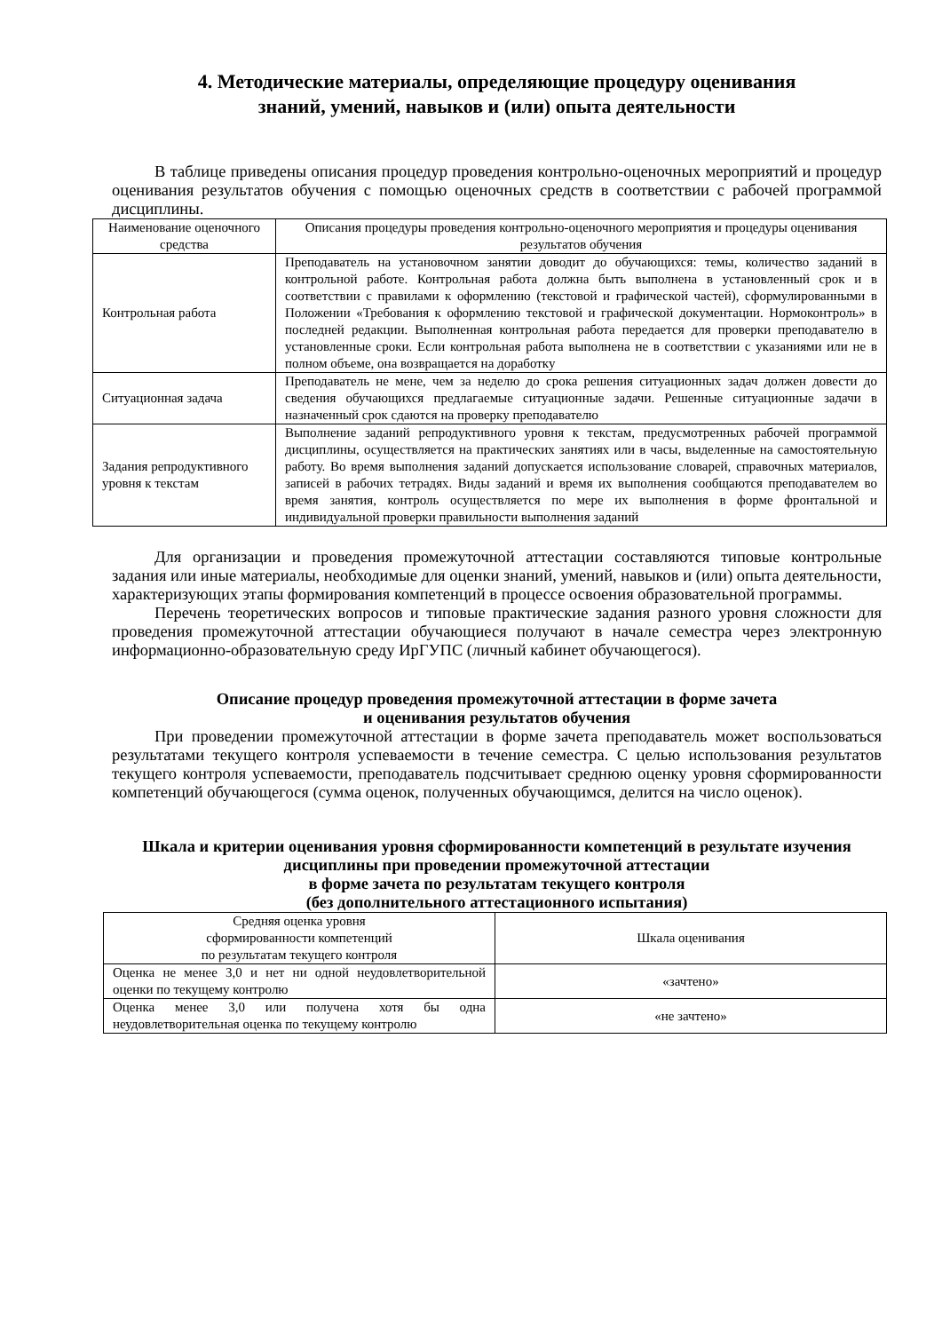4. Методические материалы, определяющие процедуру оценивания
знаний, умений, навыков и (или) опыта деятельности
В таблице приведены описания процедур проведения контрольно-оценочных мероприятий и процедур оценивания результатов обучения с помощью оценочных средств в соответствии с рабочей программой дисциплины.
| Наименование оценочного средства | Описания процедуры проведения контрольно-оценочного мероприятия и процедуры оценивания результатов обучения |
| --- | --- |
| Контрольная работа | Преподаватель на установочном занятии доводит до обучающихся: темы, количество заданий в контрольной работе. Контрольная работа должна быть выполнена в установленный срок и в соответствии с правилами к оформлению (текстовой и графической частей), сформулированными в Положении «Требования к оформлению текстовой и графической документации. Нормоконтроль» в последней редакции. Выполненная контрольная работа передается для проверки преподавателю в установленные сроки. Если контрольная работа выполнена не в соответствии с указаниями или не в полном объеме, она возвращается на доработку |
| Ситуационная задача | Преподаватель не мене, чем за неделю до срока решения ситуационных задач должен довести до сведения обучающихся предлагаемые ситуационные задачи. Решенные ситуационные задачи в назначенный срок сдаются на проверку преподавателю |
| Задания репродуктивного уровня к текстам | Выполнение заданий репродуктивного уровня к текстам, предусмотренных рабочей программой дисциплины, осуществляется на практических занятиях или в часы, выделенные на самостоятельную работу. Во время выполнения заданий допускается использование словарей, справочных материалов, записей в рабочих тетрадях. Виды заданий и время их выполнения сообщаются преподавателем во время занятия, контроль осуществляется по мере их выполнения в форме фронтальной и индивидуальной проверки правильности выполнения заданий |
Для организации и проведения промежуточной аттестации составляются типовые контрольные задания или иные материалы, необходимые для оценки знаний, умений, навыков и (или) опыта деятельности, характеризующих этапы формирования компетенций в процессе освоения образовательной программы.
Перечень теоретических вопросов и типовые практические задания разного уровня сложности для проведения промежуточной аттестации обучающиеся получают в начале семестра через электронную информационно-образовательную среду ИрГУПС (личный кабинет обучающегося).
Описание процедур проведения промежуточной аттестации в форме зачета
и оценивания результатов обучения
При проведении промежуточной аттестации в форме зачета преподаватель может воспользоваться результатами текущего контроля успеваемости в течение семестра. С целью использования результатов текущего контроля успеваемости, преподаватель подсчитывает среднюю оценку уровня сформированности компетенций обучающегося (сумма оценок, полученных обучающимся, делится на число оценок).
Шкала и критерии оценивания уровня сформированности компетенций в результате изучения дисциплины при проведении промежуточной аттестации
в форме зачета по результатам текущего контроля
(без дополнительного аттестационного испытания)
| Средняя оценка уровня сформированности компетенций по результатам текущего контроля | Шкала оценивания |
| --- | --- |
| Оценка не менее 3,0 и нет ни одной неудовлетворительной оценки по текущему контролю | «зачтено» |
| Оценка менее 3,0 или получена хотя бы одна неудовлетворительная оценка по текущему контролю | «не зачтено» |